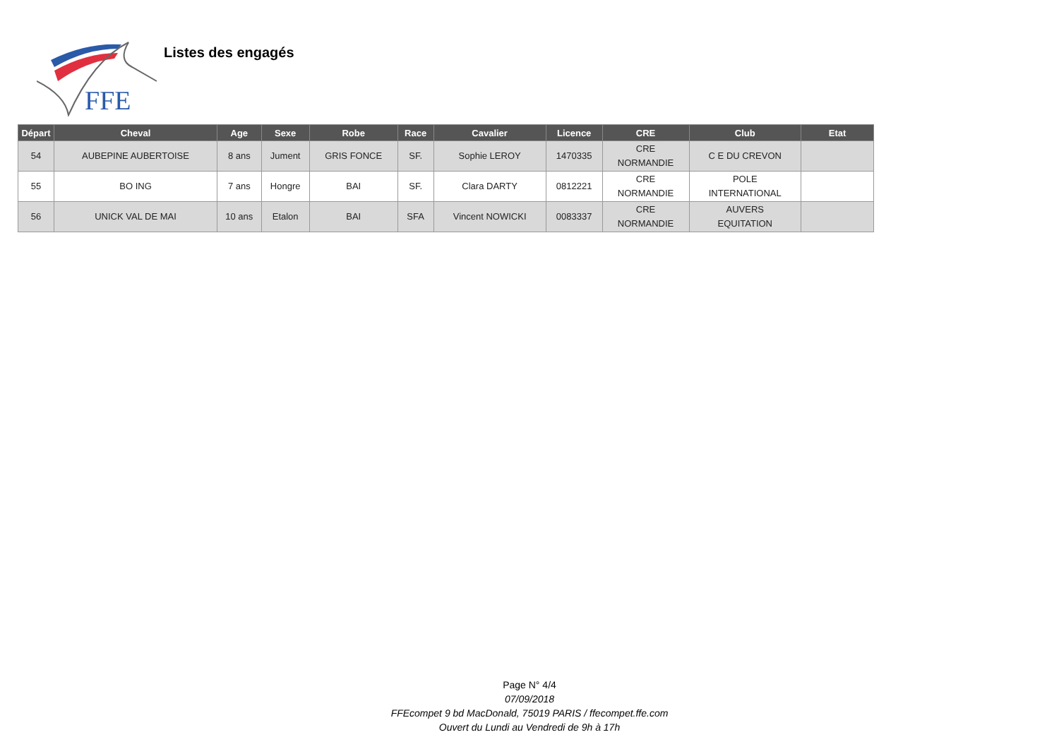FFE
Listes des engagés
| Départ | Cheval | Age | Sexe | Robe | Race | Cavalier | Licence | CRE | Club | Etat |
| --- | --- | --- | --- | --- | --- | --- | --- | --- | --- | --- |
| 54 | AUBEPINE AUBERTOISE | 8 ans | Jument | GRIS FONCE | SF. | Sophie LEROY | 1470335 | CRE NORMANDIE | C E DU CREVON | |
| 55 | BO ING | 7 ans | Hongre | BAI | SF. | Clara DARTY | 0812221 | CRE NORMANDIE | POLE INTERNATIONAL | |
| 56 | UNICK VAL DE MAI | 10 ans | Etalon | BAI | SFA | Vincent NOWICKI | 0083337 | CRE NORMANDIE | AUVERS EQUITATION | |
Page N° 4/4
07/09/2018
FFEcompet 9 bd MacDonald, 75019 PARIS / ffecompet.ffe.com
Ouvert du Lundi au Vendredi de 9h à 17h